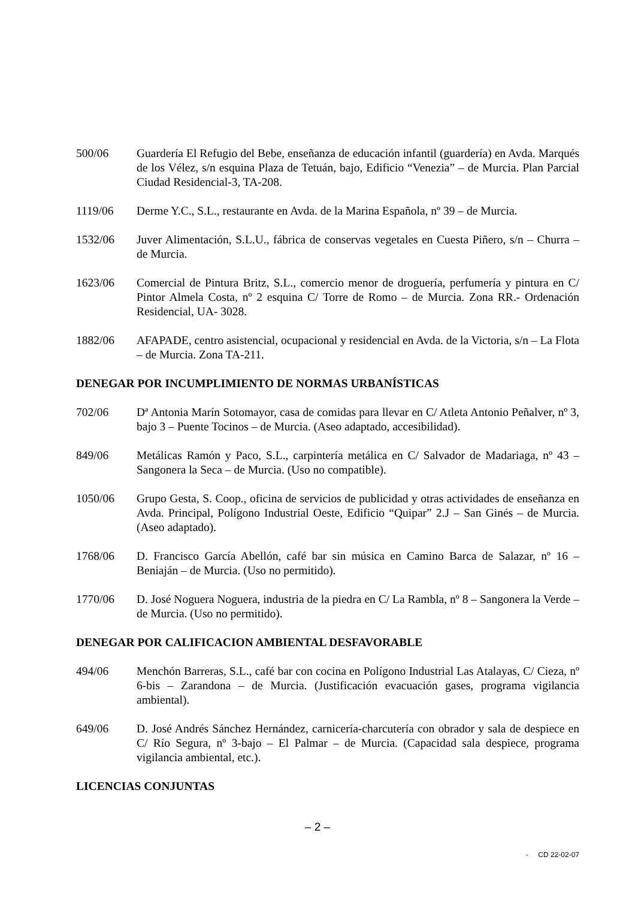500/06 Guardería El Refugio del Bebe, enseñanza de educación infantil (guardería) en Avda. Marqués de los Vélez, s/n esquina Plaza de Tetuán, bajo, Edificio “Venezia” – de Murcia. Plan Parcial Ciudad Residencial-3, TA-208.
1119/06 Derme Y.C., S.L., restaurante en Avda. de la Marina Española, nº 39 – de Murcia.
1532/06 Juver Alimentación, S.L.U., fábrica de conservas vegetales en Cuesta Piñero, s/n – Churra – de Murcia.
1623/06 Comercial de Pintura Britz, S.L., comercio menor de droguería, perfumería y pintura en C/ Pintor Almela Costa, nº 2 esquina C/ Torre de Romo – de Murcia. Zona RR.- Ordenación Residencial, UA- 3028.
1882/06 AFAPADE, centro asistencial, ocupacional y residencial en Avda. de la Victoria, s/n – La Flota – de Murcia. Zona TA-211.
DENEGAR POR INCUMPLIMIENTO DE NORMAS URBANÍSTICAS
702/06 Dª Antonia Marín Sotomayor, casa de comidas para llevar en C/ Atleta Antonio Peñalver, nº 3, bajo 3 – Puente Tocinos – de Murcia. (Aseo adaptado, accesibilidad).
849/06 Metálicas Ramón y Paco, S.L., carpintería metálica en C/ Salvador de Madariaga, nº 43 – Sangonera la Seca – de Murcia. (Uso no compatible).
1050/06 Grupo Gesta, S. Coop., oficina de servicios de publicidad y otras actividades de enseñanza en Avda. Principal, Polígono Industrial Oeste, Edificio “Quipar” 2.J – San Ginés – de Murcia. (Aseo adaptado).
1768/06 D. Francisco García Abellón, café bar sin música en Camino Barca de Salazar, nº 16 – Beniaján – de Murcia. (Uso no permitido).
1770/06 D. José Noguera Noguera, industria de la piedra en C/ La Rambla, nº 8 – Sangonera la Verde – de Murcia. (Uso no permitido).
DENEGAR POR CALIFICACION AMBIENTAL DESFAVORABLE
494/06 Menchón Barreras, S.L., café bar con cocina en Polígono Industrial Las Atalayas, C/ Cieza, nº 6-bis – Zarandona – de Murcia. (Justificación evacuación gases, programa vigilancia ambiental).
649/06 D. José Andrés Sánchez Hernández, carnicería-charcutería con obrador y sala de despiece en C/ Río Segura, nº 3-bajo – El Palmar – de Murcia. (Capacidad sala despiece, programa vigilancia ambiental, etc.).
LICENCIAS CONJUNTAS
– 2 –
- CD 22-02-07